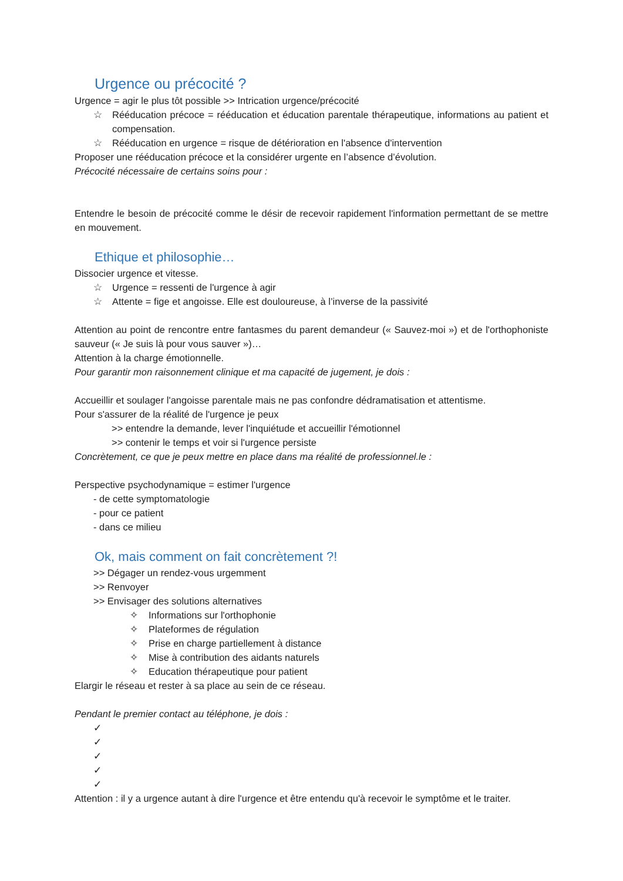Urgence ou précocité ?
Urgence = agir le plus tôt possible >> Intrication urgence/précocité
☆ Rééducation précoce = rééducation et éducation parentale thérapeutique, informations au patient et compensation.
☆ Rééducation en urgence = risque de détérioration en l'absence d'intervention
Proposer une rééducation précoce et la considérer urgente en l’absence d’évolution.
Précocité nécessaire de certains soins pour :
Entendre le besoin de précocité comme le désir de recevoir rapidement l'information permettant de se mettre en mouvement.
Ethique et philosophie…
Dissocier urgence et vitesse.
☆ Urgence = ressenti de l'urgence à agir
☆ Attente = fige et angoisse. Elle est douloureuse, à l’inverse de la passivité
Attention au point de rencontre entre fantasmes du parent demandeur (« Sauvez-moi ») et de l'orthophoniste sauveur (« Je suis là pour vous sauver »)…
Attention à la charge émotionnelle.
Pour garantir mon raisonnement clinique et ma capacité de jugement, je dois :
Accueillir et soulager l'angoisse parentale mais ne pas confondre dédramatisation et attentisme.
Pour s'assurer de la réalité de l'urgence je peux
>> entendre la demande, lever l'inquiétude et accueillir l'émotionnel
>> contenir le temps et voir si l'urgence persiste
Concrètement, ce que je peux mettre en place dans ma réalité de professionnel.le :
Perspective psychodynamique = estimer l'urgence
- de cette symptomatologie
- pour ce patient
- dans ce milieu
Ok, mais comment on fait concrètement ?!
>> Dégager un rendez-vous urgemment
>> Renvoyer
>> Envisager des solutions alternatives
✧ Informations sur l'orthophonie
✧ Plateformes de régulation
✧ Prise en charge partiellement à distance
✧ Mise à contribution des aidants naturels
✧ Education thérapeutique pour patient
Elargir le réseau et rester à sa place au sein de ce réseau.
Pendant le premier contact au téléphone, je dois :
✓
✓
✓
✓
✓
Attention : il y a urgence autant à dire l'urgence et être entendu qu'à recevoir le symptôme et le traiter.